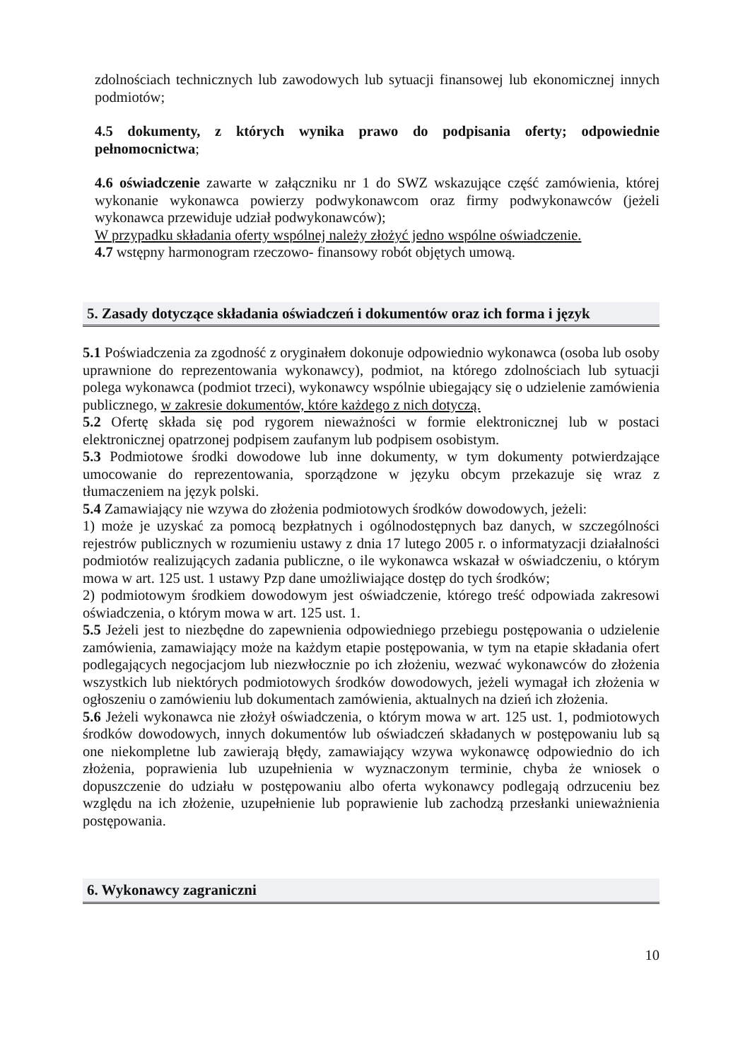zdolnościach technicznych lub zawodowych lub sytuacji finansowej lub ekonomicznej innych podmiotów;
4.5 dokumenty, z których wynika prawo do podpisania oferty; odpowiednie pełnomocnictwa;
4.6 oświadczenie zawarte w załączniku nr 1 do SWZ wskazujące część zamówienia, której wykonanie wykonawca powierzy podwykonawcom oraz firmy podwykonawców (jeżeli wykonawca przewiduje udział podwykonawców);
W przypadku składania oferty wspólnej należy złożyć jedno wspólne oświadczenie.
4.7 wstępny harmonogram rzeczowo- finansowy robót objętych umową.
5. Zasady dotyczące składania oświadczeń i dokumentów oraz ich forma i język
5.1 Poświadczenia za zgodność z oryginałem dokonuje odpowiednio wykonawca (osoba lub osoby uprawnione do reprezentowania wykonawcy), podmiot, na którego zdolnościach lub sytuacji polega wykonawca (podmiot trzeci), wykonawcy wspólnie ubiegający się o udzielenie zamówienia publicznego, w zakresie dokumentów, które każdego z nich dotyczą.
5.2 Ofertę składa się pod rygorem nieważności w formie elektronicznej lub w postaci elektronicznej opatrzonej podpisem zaufanym lub podpisem osobistym.
5.3 Podmiotowe środki dowodowe lub inne dokumenty, w tym dokumenty potwierdzające umocowanie do reprezentowania, sporządzone w języku obcym przekazuje się wraz z tłumaczeniem na język polski.
5.4 Zamawiający nie wzywa do złożenia podmiotowych środków dowodowych, jeżeli:
1) może je uzyskać za pomocą bezpłatnych i ogólnodostępnych baz danych, w szczególności rejestrów publicznych w rozumieniu ustawy z dnia 17 lutego 2005 r. o informatyzacji działalności podmiotów realizujących zadania publiczne, o ile wykonawca wskazał w oświadczeniu, o którym mowa w art. 125 ust. 1 ustawy Pzp dane umożliwiające dostęp do tych środków;
2) podmiotowym środkiem dowodowym jest oświadczenie, którego treść odpowiada zakresowi oświadczenia, o którym mowa w art. 125 ust. 1.
5.5 Jeżeli jest to niezbędne do zapewnienia odpowiedniego przebiegu postępowania o udzielenie zamówienia, zamawiający może na każdym etapie postępowania, w tym na etapie składania ofert podlegających negocjacjom lub niezwłocznie po ich złożeniu, wezwać wykonawców do złożenia wszystkich lub niektórych podmiotowych środków dowodowych, jeżeli wymagał ich złożenia w ogłoszeniu o zamówieniu lub dokumentach zamówienia, aktualnych na dzień ich złożenia.
5.6 Jeżeli wykonawca nie złożył oświadczenia, o którym mowa w art. 125 ust. 1, podmiotowych środków dowodowych, innych dokumentów lub oświadczeń składanych w postępowaniu lub są one niekompletne lub zawierają błędy, zamawiający wzywa wykonawcę odpowiednio do ich złożenia, poprawienia lub uzupełnienia w wyznaczonym terminie, chyba że wniosek o dopuszczenie do udziału w postępowaniu albo oferta wykonawcy podlegają odrzuceniu bez względu na ich złożenie, uzupełnienie lub poprawienie lub zachodzą przesłanki unieważnienia postępowania.
6. Wykonawcy zagraniczni
10